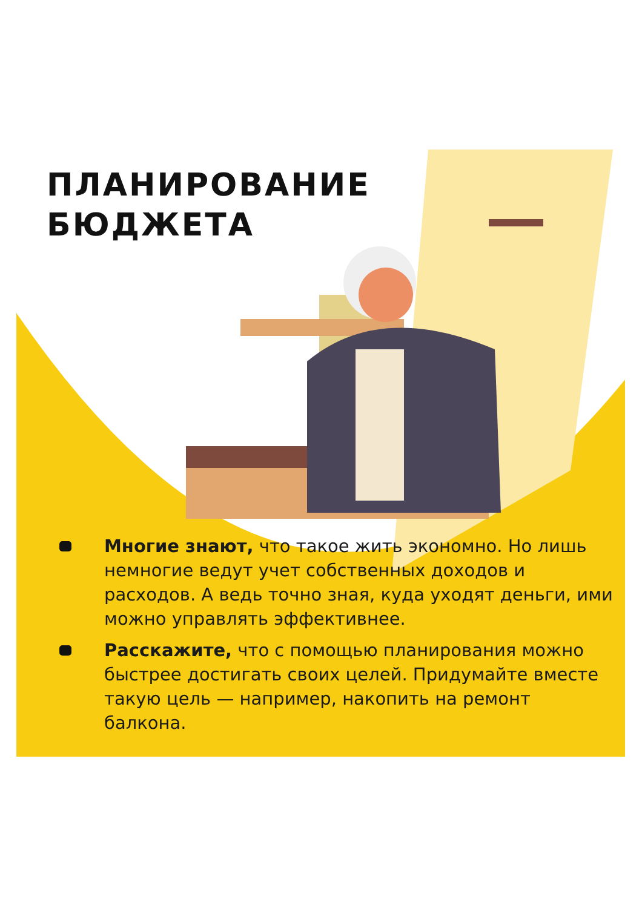ПЛАНИРОВАНИЕ
БЮДЖЕТА
Многие знают, что такое жить экономно. Но лишь немногие ведут учет собственных доходов и расходов. А ведь точно зная, куда уходят деньги, ими можно управлять эффективнее.
Расскажите, что с помощью планирования можно быстрее достигать своих целей. Придумайте вместе такую цель — например, накопить на ремонт балкона.